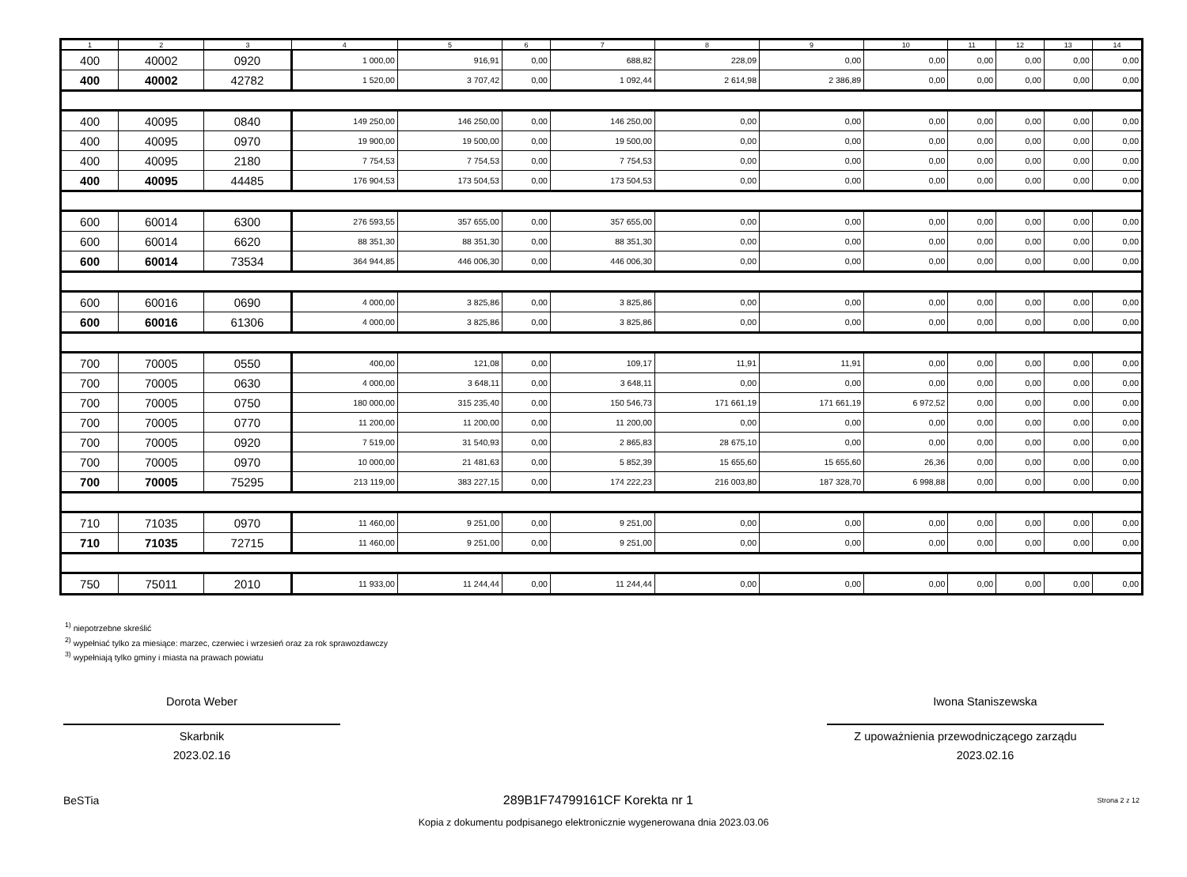| 1 | 2 | 3 | 4 | 5 | 6 | 7 | 8 | 9 | 10 | 11 | 12 | 13 | 14 |
| --- | --- | --- | --- | --- | --- | --- | --- | --- | --- | --- | --- | --- | --- |
| 400 | 40002 | 0920 | 1 000,00 | 916,91 | 0,00 | 688,82 | 228,09 | 0,00 | 0,00 | 0,00 | 0,00 | 0,00 | 0,00 |
| 400 | 40002 | 42782 | 1 520,00 | 3 707,42 | 0,00 | 1 092,44 | 2 614,98 | 2 386,89 | 0,00 | 0,00 | 0,00 | 0,00 | 0,00 |
| 400 | 40095 | 0840 | 149 250,00 | 146 250,00 | 0,00 | 146 250,00 | 0,00 | 0,00 | 0,00 | 0,00 | 0,00 | 0,00 | 0,00 |
| 400 | 40095 | 0970 | 19 900,00 | 19 500,00 | 0,00 | 19 500,00 | 0,00 | 0,00 | 0,00 | 0,00 | 0,00 | 0,00 | 0,00 |
| 400 | 40095 | 2180 | 7 754,53 | 7 754,53 | 0,00 | 7 754,53 | 0,00 | 0,00 | 0,00 | 0,00 | 0,00 | 0,00 | 0,00 |
| 400 | 40095 | 44485 | 176 904,53 | 173 504,53 | 0,00 | 173 504,53 | 0,00 | 0,00 | 0,00 | 0,00 | 0,00 | 0,00 | 0,00 |
| 600 | 60014 | 6300 | 276 593,55 | 357 655,00 | 0,00 | 357 655,00 | 0,00 | 0,00 | 0,00 | 0,00 | 0,00 | 0,00 | 0,00 |
| 600 | 60014 | 6620 | 88 351,30 | 88 351,30 | 0,00 | 88 351,30 | 0,00 | 0,00 | 0,00 | 0,00 | 0,00 | 0,00 | 0,00 |
| 600 | 60014 | 73534 | 364 944,85 | 446 006,30 | 0,00 | 446 006,30 | 0,00 | 0,00 | 0,00 | 0,00 | 0,00 | 0,00 | 0,00 |
| 600 | 60016 | 0690 | 4 000,00 | 3 825,86 | 0,00 | 3 825,86 | 0,00 | 0,00 | 0,00 | 0,00 | 0,00 | 0,00 | 0,00 |
| 600 | 60016 | 61306 | 4 000,00 | 3 825,86 | 0,00 | 3 825,86 | 0,00 | 0,00 | 0,00 | 0,00 | 0,00 | 0,00 | 0,00 |
| 700 | 70005 | 0550 | 400,00 | 121,08 | 0,00 | 109,17 | 11,91 | 11,91 | 0,00 | 0,00 | 0,00 | 0,00 | 0,00 |
| 700 | 70005 | 0630 | 4 000,00 | 3 648,11 | 0,00 | 3 648,11 | 0,00 | 0,00 | 0,00 | 0,00 | 0,00 | 0,00 | 0,00 |
| 700 | 70005 | 0750 | 180 000,00 | 315 235,40 | 0,00 | 150 546,73 | 171 661,19 | 171 661,19 | 6 972,52 | 0,00 | 0,00 | 0,00 | 0,00 |
| 700 | 70005 | 0770 | 11 200,00 | 11 200,00 | 0,00 | 11 200,00 | 0,00 | 0,00 | 0,00 | 0,00 | 0,00 | 0,00 | 0,00 |
| 700 | 70005 | 0920 | 7 519,00 | 31 540,93 | 0,00 | 2 865,83 | 28 675,10 | 0,00 | 0,00 | 0,00 | 0,00 | 0,00 | 0,00 |
| 700 | 70005 | 0970 | 10 000,00 | 21 481,63 | 0,00 | 5 852,39 | 15 655,60 | 15 655,60 | 26,36 | 0,00 | 0,00 | 0,00 | 0,00 |
| 700 | 70005 | 75295 | 213 119,00 | 383 227,15 | 0,00 | 174 222,23 | 216 003,80 | 187 328,70 | 6 998,88 | 0,00 | 0,00 | 0,00 | 0,00 |
| 710 | 71035 | 0970 | 11 460,00 | 9 251,00 | 0,00 | 9 251,00 | 0,00 | 0,00 | 0,00 | 0,00 | 0,00 | 0,00 | 0,00 |
| 710 | 71035 | 72715 | 11 460,00 | 9 251,00 | 0,00 | 9 251,00 | 0,00 | 0,00 | 0,00 | 0,00 | 0,00 | 0,00 | 0,00 |
| 750 | 75011 | 2010 | 11 933,00 | 11 244,44 | 0,00 | 11 244,44 | 0,00 | 0,00 | 0,00 | 0,00 | 0,00 | 0,00 | 0,00 |
<sup>1)</sup> niepotrzebne skreślić
<sup>2)</sup> wypełniać tylko za miesiące: marzec, czerwiec i wrzesień oraz za rok sprawozdawczy
<sup>3)</sup> wypełniają tylko gminy i miasta na prawach powiatu
Dorota Weber
Skarbnik
2023.02.16
Iwona Staniszewska
Z upoważnienia przewodniczącego zarządu
2023.02.16
BeSTia 289B1F74799161CF Korekta nr 1 Strona 2 z 12
Kopia z dokumentu podpisanego elektronicznie wygenerowana dnia 2023.03.06